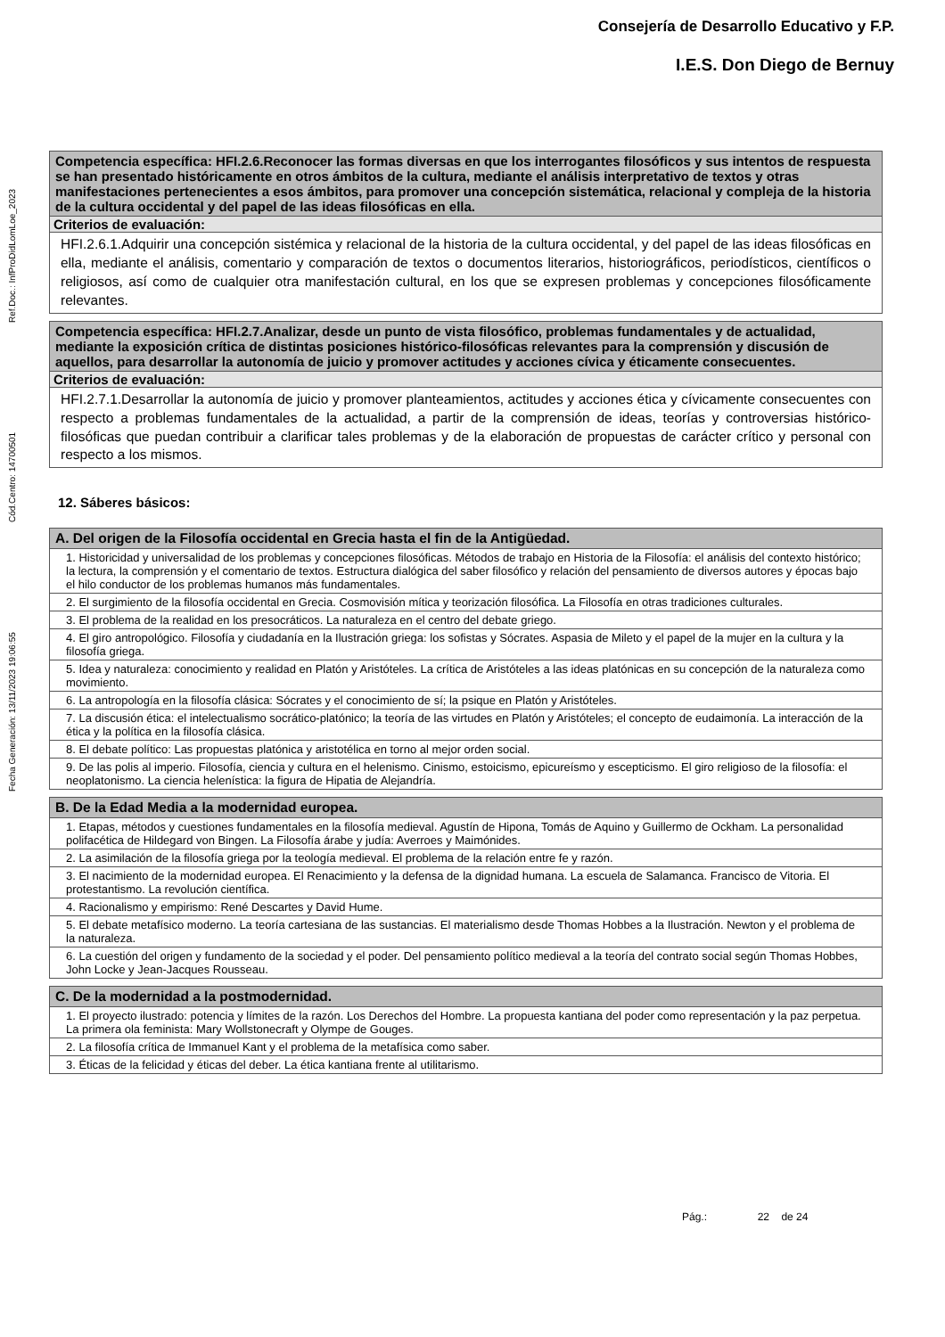Consejería de Desarrollo Educativo y F.P.
I.E.S. Don Diego de Bernuy
Fecha Generación: 13/11/2023 19:06:55 Cód.Centro: 14700501 Ref.Doc.: InfProDidLomLoe_2023
| Competencia específica: HFI.2.6.Reconocer las formas diversas en que los interrogantes filosóficos y sus intentos de respuesta se han presentado históricamente en otros ámbitos de la cultura, mediante el análisis interpretativo de textos y otras manifestaciones pertenecientes a esos ámbitos, para promover una concepción sistemática, relacional y compleja de la historia de la cultura occidental y del papel de las ideas filosóficas en ella. |
| Criterios de evaluación: |
| HFI.2.6.1.Adquirir una concepción sistémica y relacional de la historia de la cultura occidental, y del papel de las ideas filosóficas en ella, mediante el análisis, comentario y comparación de textos o documentos literarios, historiográficos, periodísticos, científicos o religiosos, así como de cualquier otra manifestación cultural, en los que se expresen problemas y concepciones filosóficamente relevantes. |
| Competencia específica: HFI.2.7.Analizar, desde un punto de vista filosófico, problemas fundamentales y de actualidad, mediante la exposición crítica de distintas posiciones histórico-filosóficas relevantes para la comprensión y discusión de aquellos, para desarrollar la autonomía de juicio y promover actitudes y acciones cívica y éticamente consecuentes. |
| Criterios de evaluación: |
| HFI.2.7.1.Desarrollar la autonomía de juicio y promover planteamientos, actitudes y acciones ética y cívicamente consecuentes con respecto a problemas fundamentales de la actualidad, a partir de la comprensión de ideas, teorías y controversias histórico-filosóficas que puedan contribuir a clarificar tales problemas y de la elaboración de propuestas de carácter crítico y personal con respecto a los mismos. |
12. Sáberes básicos:
| A. Del origen de la Filosofía occidental en Grecia hasta el fin de la Antigüedad. |
| 1. Historicidad y universalidad de los problemas y concepciones filosóficas. Métodos de trabajo en Historia de la Filosofía: el análisis del contexto histórico; la lectura, la comprensión y el comentario de textos. Estructura dialógica del saber filosófico y relación del pensamiento de diversos autores y épocas bajo el hilo conductor de los problemas humanos más fundamentales. |
| 2. El surgimiento de la filosofía occidental en Grecia. Cosmovisión mítica y teorización filosófica. La Filosofía en otras tradiciones culturales. |
| 3. El problema de la realidad en los presocráticos. La naturaleza en el centro del debate griego. |
| 4. El giro antropológico. Filosofía y ciudadanía en la Ilustración griega: los sofistas y Sócrates. Aspasia de Mileto y el papel de la mujer en la cultura y la filosofía griega. |
| 5. Idea y naturaleza: conocimiento y realidad en Platón y Aristóteles. La crítica de Aristóteles a las ideas platónicas en su concepción de la naturaleza como movimiento. |
| 6. La antropología en la filosofía clásica: Sócrates y el conocimiento de sí; la psique en Platón y Aristóteles. |
| 7. La discusión ética: el intelectualismo socrático-platónico; la teoría de las virtudes en Platón y Aristóteles; el concepto de eudaimonía. La interacción de la ética y la política en la filosofía clásica. |
| 8. El debate político: Las propuestas platónica y aristotélica en torno al mejor orden social. |
| 9. De las polis al imperio. Filosofía, ciencia y cultura en el helenismo. Cinismo, estoicismo, epicureísmo y escepticismo. El giro religioso de la filosofía: el neoplatonismo. La ciencia helenística: la figura de Hipatia de Alejandría. |
| B. De la Edad Media a la modernidad europea. |
| 1. Etapas, métodos y cuestiones fundamentales en la filosofía medieval. Agustín de Hipona, Tomás de Aquino y Guillermo de Ockham. La personalidad polifacética de Hildegard von Bingen. La Filosofía árabe y judía: Averroes y Maimónides. |
| 2. La asimilación de la filosofía griega por la teología medieval. El problema de la relación entre fe y razón. |
| 3. El nacimiento de la modernidad europea. El Renacimiento y la defensa de la dignidad humana. La escuela de Salamanca. Francisco de Vitoria. El protestantismo. La revolución científica. |
| 4. Racionalismo y empirismo: René Descartes y David Hume. |
| 5. El debate metafísico moderno. La teoría cartesiana de las sustancias. El materialismo desde Thomas Hobbes a la Ilustración. Newton y el problema de la naturaleza. |
| 6. La cuestión del origen y fundamento de la sociedad y el poder. Del pensamiento político medieval a la teoría del contrato social según Thomas Hobbes, John Locke y Jean-Jacques Rousseau. |
| C. De la modernidad a la postmodernidad. |
| 1. El proyecto ilustrado: potencia y límites de la razón. Los Derechos del Hombre. La propuesta kantiana del poder como representación y la paz perpetua. La primera ola feminista: Mary Wollstonecraft y Olympe de Gouges. |
| 2. La filosofía crítica de Immanuel Kant y el problema de la metafísica como saber. |
| 3. Éticas de la felicidad y éticas del deber. La ética kantiana frente al utilitarismo. |
Pág.: 22 de 24